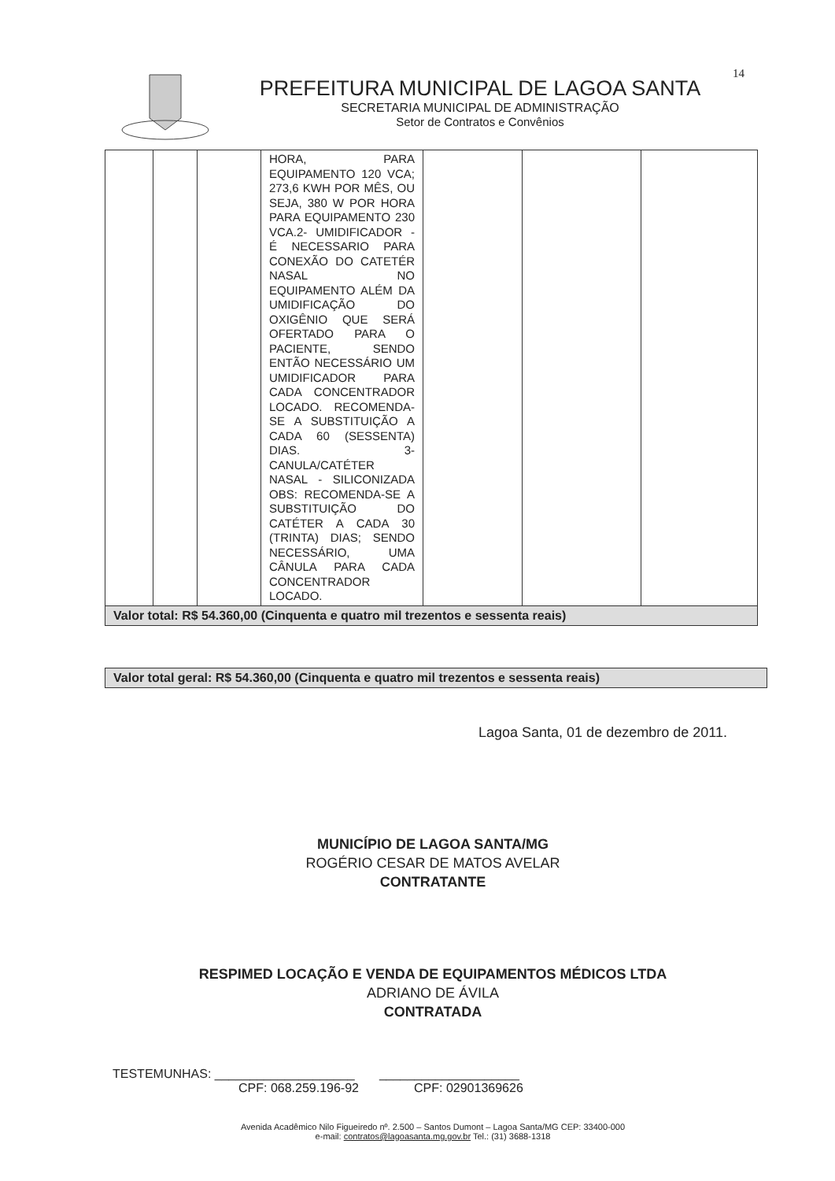14
PREFEITURA MUNICIPAL DE LAGOA SANTA
SECRETARIA MUNICIPAL DE ADMINISTRAÇÃO
Setor de Contratos e Convênios
| | | | HORA, PARA EQUIPAMENTO 120 VCA; 273,6 KWH POR MÊS, OU SEJA, 380 W POR HORA PARA EQUIPAMENTO 230 VCA.2- UMIDIFICADOR - É NECESSARIO PARA CONEXÃO DO CATETÉR NASAL NO EQUIPAMENTO ALÉM DA UMIDIFICAÇÃO DO OXIGÊNIO QUE SERÁ OFERTADO PARA O PACIENTE, SENDO ENTÃO NECESSÁRIO UM UMIDIFICADOR PARA CADA CONCENTRADOR LOCADO. RECOMENDA-SE A SUBSTITUIÇÃO A CADA 60 (SESSENTA) DIAS. 3- CANULA/CATÉTER NASAL - SILICONIZADA OBS: RECOMENDA-SE A SUBSTITUIÇÃO DO CATÉTER A CADA 30 (TRINTA) DIAS; SENDO NECESSÁRIO, UMA CÂNULA PARA CADA CONCENTRADOR LOCADO. | | | |
| Valor total: R$ 54.360,00 (Cinquenta e quatro mil trezentos e sessenta reais) | | | | | | |
Valor total geral: R$ 54.360,00 (Cinquenta e quatro mil trezentos e sessenta reais)
Lagoa Santa, 01 de dezembro de 2011.
MUNICÍPIO DE LAGOA SANTA/MG
ROGÉRIO CESAR DE MATOS AVELAR
CONTRATANTE
RESPIMED LOCAÇÃO E VENDA DE EQUIPAMENTOS MÉDICOS LTDA
ADRIANO DE ÁVILA
CONTRATADA
TESTEMUNHAS: ____________________ ____________________
CPF: 068.259.196-92 CPF: 02901369626
Avenida Acadêmico Nilo Figueiredo nº. 2.500 – Santos Dumont – Lagoa Santa/MG CEP: 33400-000
e-mail: contratos@lagoasanta.mg.gov.br Tel.: (31) 3688-1318